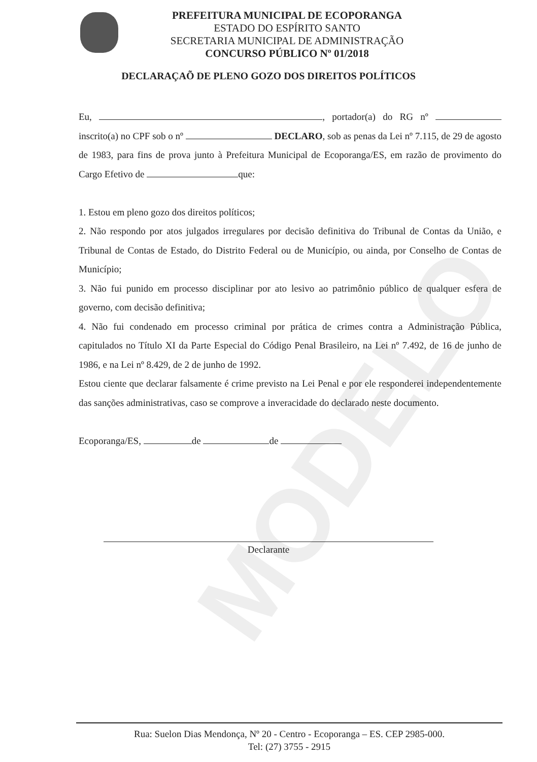MODELO
PREFEITURA MUNICIPAL DE ECOPORANGA
ESTADO DO ESPÍRITO SANTO
SECRETARIA MUNICIPAL DE ADMINISTRAÇÃO
CONCURSO PÚBLICO Nº 01/2018
DECLARAÇAÕ DE PLENO GOZO DOS DIREITOS POLÍTICOS
Eu, , portador(a) do RG nº inscrito(a) no CPF sob o nº DECLARO, sob as penas da Lei nº 7.115, de 29 de agosto de 1983, para fins de prova junto à Prefeitura Municipal de Ecoporanga/ES, em razão de provimento do Cargo Efetivo de que:
1. Estou em pleno gozo dos direitos políticos;
2. Não respondo por atos julgados irregulares por decisão definitiva do Tribunal de Contas da União, e Tribunal de Contas de Estado, do Distrito Federal ou de Município, ou ainda, por Conselho de Contas de Município;
3. Não fui punido em processo disciplinar por ato lesivo ao patrimônio público de qualquer esfera de governo, com decisão definitiva;
4. Não fui condenado em processo criminal por prática de crimes contra a Administração Pública, capitulados no Título XI da Parte Especial do Código Penal Brasileiro, na Lei nº 7.492, de 16 de junho de 1986, e na Lei nº 8.429, de 2 de junho de 1992.
Estou ciente que declarar falsamente é crime previsto na Lei Penal e por ele responderei independentemente das sanções administrativas, caso se comprove a inveracidade do declarado neste documento.
Ecoporanga/ES, de de
Declarante
Rua: Suelon Dias Mendonça, Nº 20 - Centro - Ecoporanga – ES. CEP 2985-000.
Tel: (27) 3755 - 2915